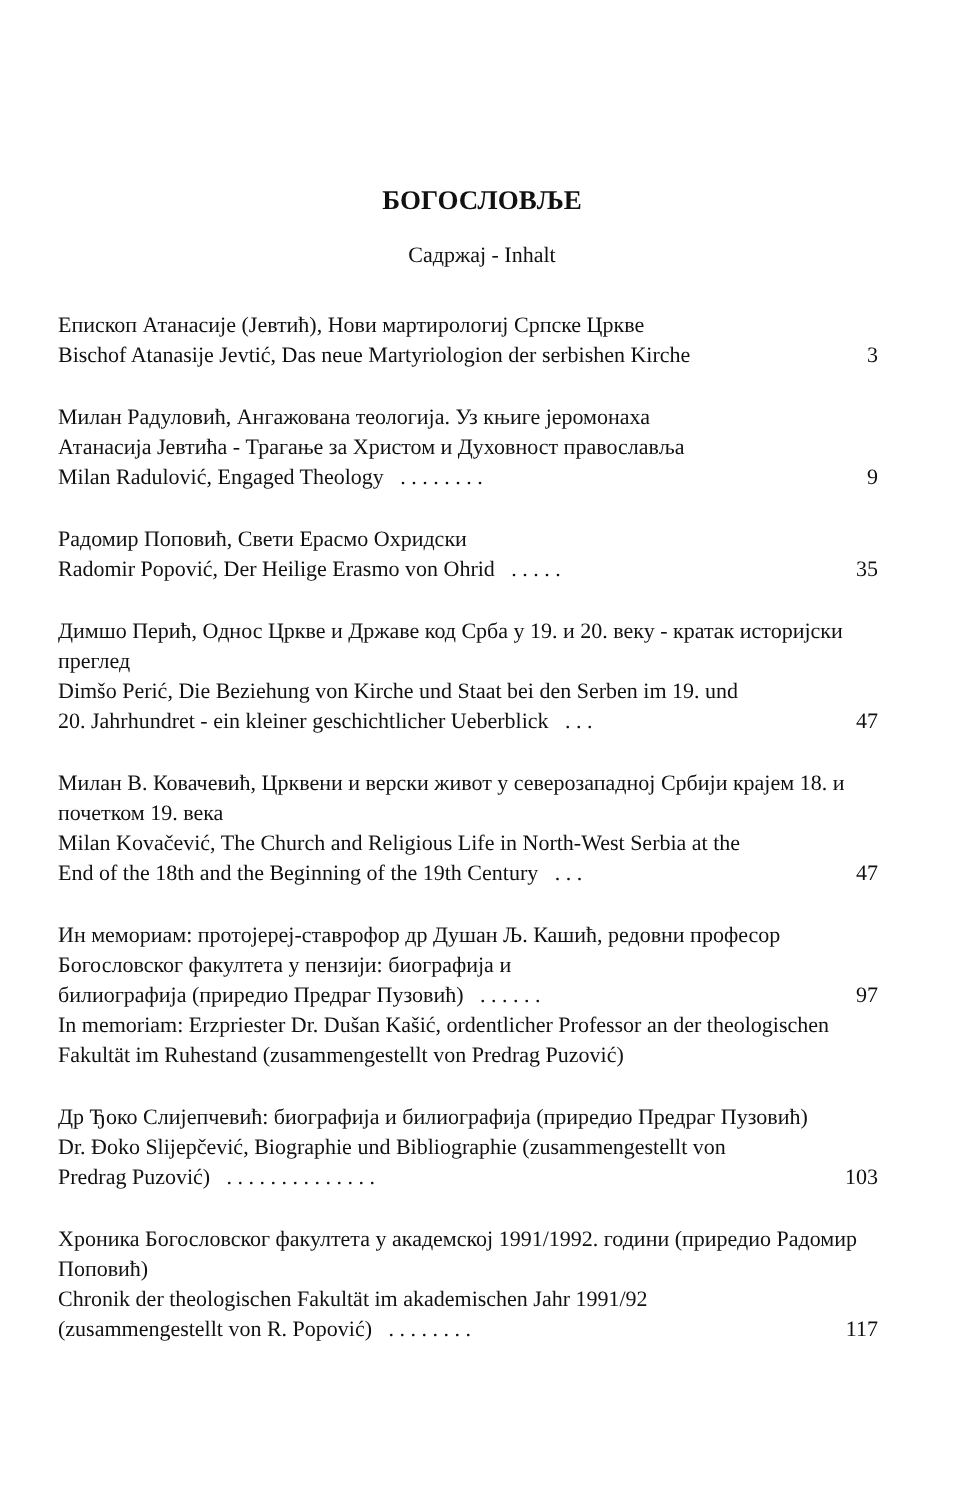БОГОСЛОВЉЕ
Садржај - Inhalt
Епископ Атанасије (Јевтић), Нови мартирологиј Српске Цркве
Bischof Atanasije Jevtić, Das neue Martyriologion der serbishen Kirche 3
Милан Радуловић, Ангажована теологија. Уз књиге јеромонаха
Атанасија Јевтића - Трагање за Христом и Духовност православља
Milan Radulović, Engaged Theology . . . . . . . . 9
Радомир Поповић, Свети Ерасмо Охридски
Radomir Popović, Der Heilige Erasmo von Ohrid . . . . . 35
Димшо Перић, Однос Цркве и Државе код Срба у 19. и 20. веку - кратак историјски преглед
Dimšo Perić, Die Beziehung von Kirche und Staat bei den Serben im 19. und
20. Jahrhundret - ein kleiner geschichtlicher Ueberblick . . . 47
Милан В. Ковачевић, Црквени и верски живот у северозападној Србији крајем 18. и почетком 19. века
Milan Kovačević, The Church and Religious Life in North-West Serbia at the
End of the 18th and the Beginning of the 19th Century . . . 47
Ин мемориам: протојереј-ставрофор др Душан Љ. Кашић, редовни професор Богословског факултета у пензији: биографија и
билиографија (приредио Предраг Пузовић) . . . . . . 97
In memoriam: Erzpriester Dr. Dušan Kašić, ordentlicher Professor an der theologischen Fakultät im Ruhestand (zusammengestellt von Predrag Puzović)
Др Ђоко Слијепчевић: биографија и билиографија (приредио Предраг Пузовић)
Dr. Đoko Slijepčević, Biographie und Bibliographie (zusammengestellt von
Predrag Puzović) . . . . . . . . . . . . . . 103
Хроника Богословског факултета у академској 1991/1992. години (приредио Радомир Поповић)
Chronik der theologischen Fakultät im akademischen Jahr 1991/92
(zusammengestellt von R. Popović) . . . . . . . . 117